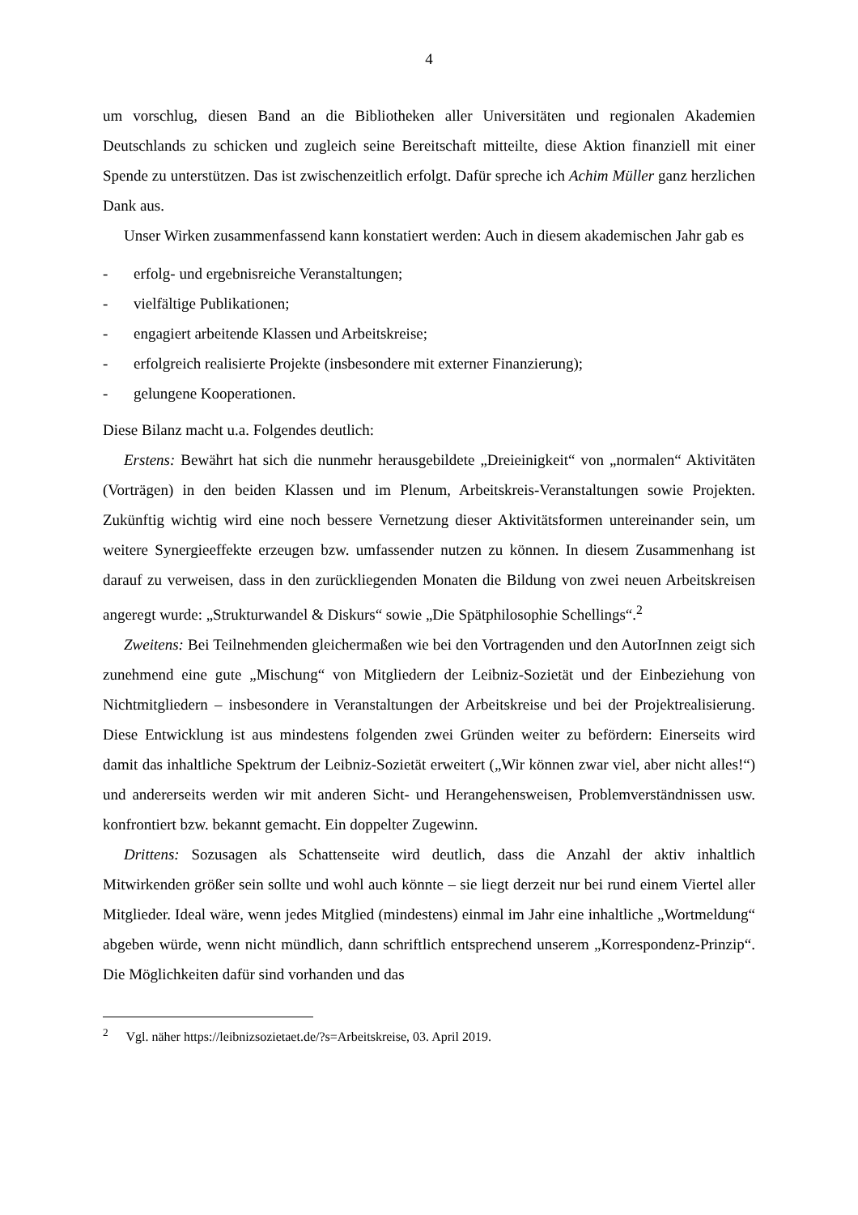4
um vorschlug, diesen Band an die Bibliotheken aller Universitäten und regionalen Akademien Deutschlands zu schicken und zugleich seine Bereitschaft mitteilte, diese Aktion finanziell mit einer Spende zu unterstützen. Das ist zwischenzeitlich erfolgt. Dafür spreche ich Achim Müller ganz herzlichen Dank aus.
Unser Wirken zusammenfassend kann konstatiert werden: Auch in diesem akademischen Jahr gab es
- erfolg- und ergebnisreiche Veranstaltungen;
- vielfältige Publikationen;
- engagiert arbeitende Klassen und Arbeitskreise;
- erfolgreich realisierte Projekte (insbesondere mit externer Finanzierung);
- gelungene Kooperationen.
Diese Bilanz macht u.a. Folgendes deutlich:
Erstens: Bewährt hat sich die nunmehr herausgebildete „Dreieinigkeit“ von „normalen“ Aktivitäten (Vorträgen) in den beiden Klassen und im Plenum, Arbeitskreis-Veranstaltungen sowie Projekten. Zukünftig wichtig wird eine noch bessere Vernetzung dieser Aktivitätsformen untereinander sein, um weitere Synergieeffekte erzeugen bzw. umfassender nutzen zu können. In diesem Zusammenhang ist darauf zu verweisen, dass in den zurückliegenden Monaten die Bildung von zwei neuen Arbeitskreisen angeregt wurde: „Strukturwandel & Diskurs“ sowie „Die Spätphilosophie Schellings“.<sup>2</sup>
Zweitens: Bei Teilnehmenden gleichermaßen wie bei den Vortragenden und den AutorInnen zeigt sich zunehmend eine gute „Mischung“ von Mitgliedern der Leibniz-Sozietät und der Einbeziehung von Nichtmitgliedern – insbesondere in Veranstaltungen der Arbeitskreise und bei der Projektrealisierung. Diese Entwicklung ist aus mindestens folgenden zwei Gründen weiter zu befördern: Einerseits wird damit das inhaltliche Spektrum der Leibniz-Sozietät erweitert („Wir können zwar viel, aber nicht alles!“) und andererseits werden wir mit anderen Sicht- und Herangehensweisen, Problemverständnissen usw. konfrontiert bzw. bekannt gemacht. Ein doppelter Zugewinn.
Drittens: Sozusagen als Schattenseite wird deutlich, dass die Anzahl der aktiv inhaltlich Mitwirkenden größer sein sollte und wohl auch könnte – sie liegt derzeit nur bei rund einem Viertel aller Mitglieder. Ideal wäre, wenn jedes Mitglied (mindestens) einmal im Jahr eine inhaltliche „Wortmeldung“ abgeben würde, wenn nicht mündlich, dann schriftlich entsprechend unserem „Korrespondenz-Prinzip“. Die Möglichkeiten dafür sind vorhanden und das
<sup>2</sup> Vgl. näher https://leibnizsozietaet.de/?s=Arbeitskreise, 03. April 2019.